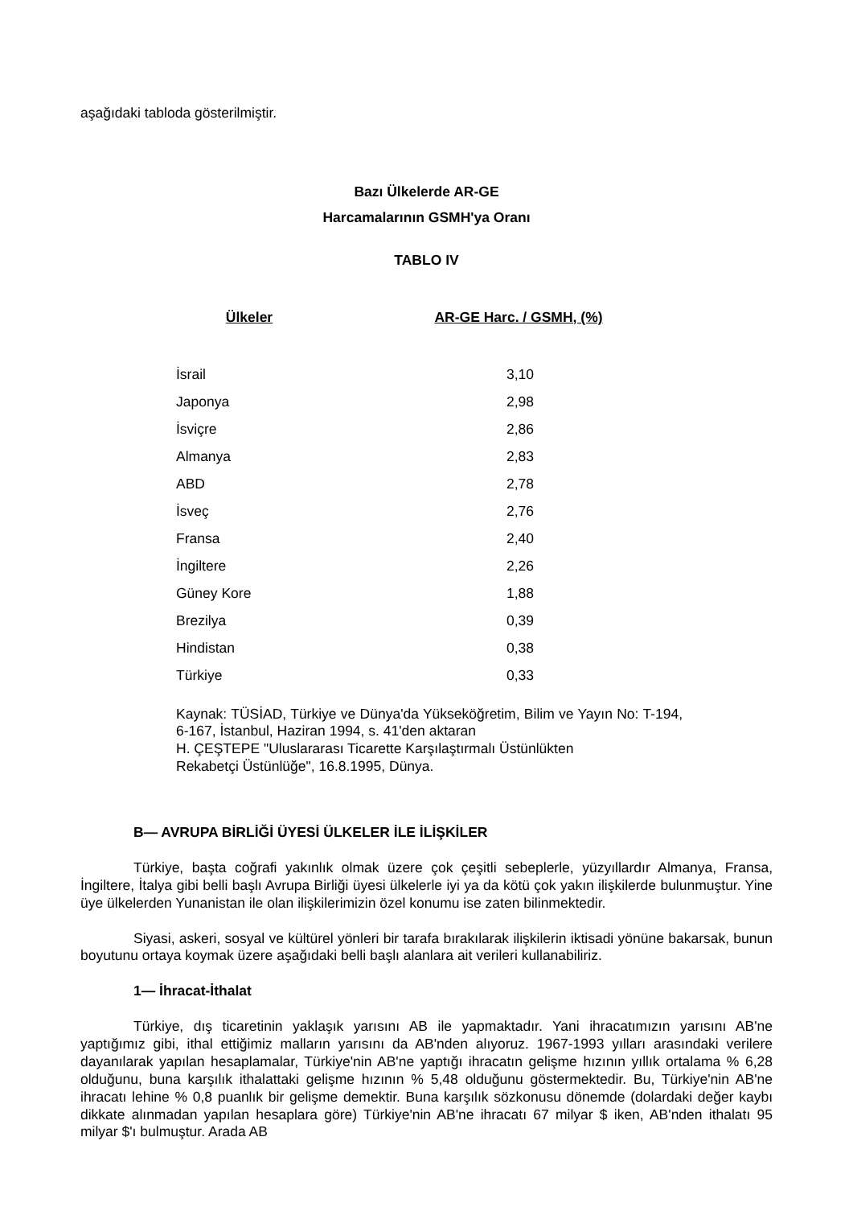aşağıdaki tabloda gösterilmiştir.
Bazı Ülkelerde AR-GE
Harcamalarının GSMH'ya Oranı
TABLO IV
| Ülkeler | AR-GE Harc. / GSMH, (%) |
| --- | --- |
| İsrail | 3,10 |
| Japonya | 2,98 |
| İsviçre | 2,86 |
| Almanya | 2,83 |
| ABD | 2,78 |
| İsveç | 2,76 |
| Fransa | 2,40 |
| İngiltere | 2,26 |
| Güney Kore | 1,88 |
| Brezilya | 0,39 |
| Hindistan | 0,38 |
| Türkiye | 0,33 |
Kaynak: TÜSİAD, Türkiye ve Dünya'da Yükseköğretim, Bilim ve Yayın No: T-194, 6-167, İstanbul, Haziran 1994, s. 41'den aktaran
H. ÇEŞTEPE "Uluslararası Ticarette Karşılaştırmalı Üstünlükten
Rekabetçi Üstünlüğe", 16.8.1995, Dünya.
B— AVRUPA BİRLİĞİ ÜYESİ ÜLKELER İLE İLİŞKİLER
Türkiye, başta coğrafi yakınlık olmak üzere çok çeşitli sebeplerle, yüzyıllardır Almanya, Fransa, İngiltere, İtalya gibi belli başlı Avrupa Birliği üyesi ülkelerle iyi ya da kötü çok yakın ilişkilerde bulunmuştur. Yine üye ülkelerden Yunanistan ile olan ilişkilerimizin özel konumu ise zaten bilinmektedir.
Siyasi, askeri, sosyal ve kültürel yönleri bir tarafa bırakılarak ilişkilerin iktisadi yönüne bakarsak, bunun boyutunu ortaya koymak üzere aşağıdaki belli başlı alanlara ait verileri kullanabiliriz.
1— İhracat-İthalat
Türkiye, dış ticaretinin yaklaşık yarısını AB ile yapmaktadır. Yani ihracatımızın yarısını AB'ne yaptığımız gibi, ithal ettiğimiz malların yarısını da AB'nden alıyoruz. 1967-1993 yılları arasındaki verilere dayanılarak yapılan hesaplamalar, Türkiye'nin AB'ne yaptığı ihracatın gelişme hızının yıllık ortalama % 6,28 olduğunu, buna karşılık ithalattaki gelişme hızının % 5,48 olduğunu göstermektedir. Bu, Türkiye'nin AB'ne ihracatı lehine % 0,8 puanlık bir gelişme demektir. Buna karşılık sözkonusu dönemde (dolardaki değer kaybı dikkate alınmadan yapılan hesaplara göre) Türkiye'nin AB'ne ihracatı 67 milyar $ iken, AB'nden ithalatı 95 milyar $'ı bulmuştur. Arada AB